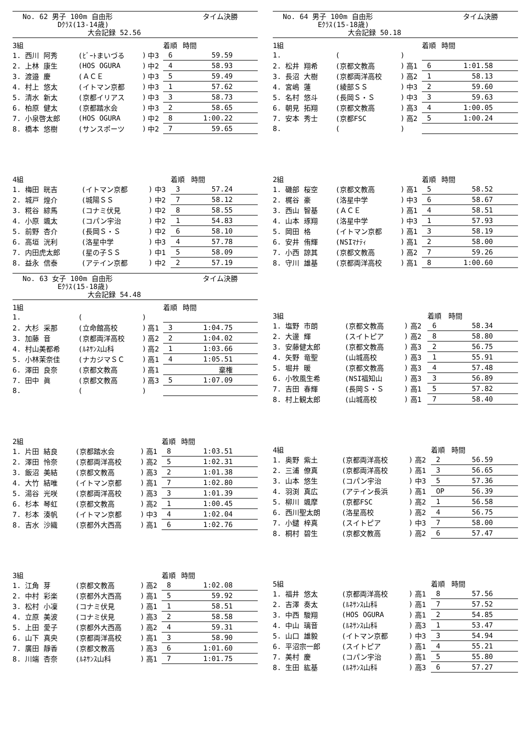No. 62 男子 100m 自由形 タイム決勝
Dｸﾗｽ(13-14歳)
大会記録 52.56
| 3組 | | | | 着順 | 時間 |
| --- | --- | --- | --- | --- | --- |
| 1. 西川 阿秀 | (ﾋﾞｰﾄまいづる | ) | 中3 | 6 | 59.59 |
| 2. 上林 康生 | (HOS OGURA | ) | 中2 | 4 | 58.93 |
| 3. 渡邉 慶 | (ＡＣＥ | ) | 中3 | 5 | 59.49 |
| 4. 村上 悠太 | (イトマン京都 | ) | 中3 | 1 | 57.62 |
| 5. 清水 新太 | (京都イリアス | ) | 中3 | 3 | 58.73 |
| 6. 柏原 健太 | (京都踏水会 | ) | 中3 | 2 | 58.65 |
| 7. 小泉啓太郎 | (HOS OGURA | ) | 中2 | 8 | 1:00.22 |
| 8. 橋本 悠樹 | (サンスポーツ | ) | 中2 | 7 | 59.65 |
| 4組 | | | | 着順 | 時間 |
| --- | --- | --- | --- | --- | --- |
| 1. 梅田 晄吉 | (イトマン京都 | ) | 中3 | 3 | 57.24 |
| 2. 城戸 煌介 | (城陽ＳＳ | ) | 中2 | 7 | 58.12 |
| 3. 糀谷 綜馬 | (コナミ伏見 | ) | 中2 | 8 | 58.55 |
| 4. 小原 颯太 | (コパン宇治 | ) | 中2 | 1 | 54.83 |
| 5. 前野 杏介 | (長岡Ｓ・Ｓ | ) | 中2 | 6 | 58.10 |
| 6. 高垣 洸利 | (洛星中学 | ) | 中3 | 4 | 57.78 |
| 7. 内田虎太郎 | (星の子ＳＳ | ) | 中1 | 5 | 58.09 |
| 8. 益永 信泰 | (アテイン京都 | ) | 中2 | 2 | 57.19 |
No. 63 女子 100m 自由形 タイム決勝
Eｸﾗｽ(15-18歳)
大会記録 54.48
| 1組 | | | | 着順 | 時間 |
| --- | --- | --- | --- | --- | --- |
| 1. | ( | ) | | | |
| 2. 大杉 采那 | (立命館高校 | ) | 高1 | 3 | 1:04.75 |
| 3. 加藤 音 | (京都両洋高校 | ) | 高2 | 2 | 1:04.02 |
| 4. 村山美都希 | (ﾙﾈｻﾝｽ山科 | ) | 高2 | 1 | 1:03.66 |
| 5. 小林茉奈佳 | (ナカジマＳＣ | ) | 高1 | 4 | 1:05.51 |
| 6. 澤田 良奈 | (京都文教高 | ) | 高1 | | 棄権 |
| 7. 田中 眞 | (京都文教高 | ) | 高3 | 5 | 1:07.09 |
| 8. | ( | ) | | | |
| 2組 | | | | 着順 | 時間 |
| --- | --- | --- | --- | --- | --- |
| 1. 片田 結良 | (京都踏水会 | ) | 高1 | 8 | 1:03.51 |
| 2. 澤田 怜奈 | (京都両洋高校 | ) | 高2 | 5 | 1:02.31 |
| 3. 飯沼 美結 | (京都文教高 | ) | 高3 | 2 | 1:01.38 |
| 4. 大竹 結唯 | (イトマン京都 | ) | 高1 | 7 | 1:02.80 |
| 5. 湯谷 光咲 | (京都両洋高校 | ) | 高3 | 3 | 1:01.39 |
| 6. 杉本 琴虹 | (京都文教高 | ) | 高2 | 1 | 1:00.45 |
| 7. 杉本 湊帆 | (イトマン京都 | ) | 中3 | 4 | 1:02.04 |
| 8. 吉水 沙織 | (京都外大西高 | ) | 高1 | 6 | 1:02.76 |
| 3組 | | | | 着順 | 時間 |
| --- | --- | --- | --- | --- | --- |
| 1. 江角 芽 | (京都文教高 | ) | 高2 | 8 | 1:02.08 |
| 2. 中村 彩楽 | (京都外大西高 | ) | 高1 | 5 | 59.92 |
| 3. 松村 小凜 | (コナミ伏見 | ) | 高1 | 1 | 58.51 |
| 4. 立原 美波 | (コナミ伏見 | ) | 高3 | 2 | 58.58 |
| 5. 上田 愛子 | (京都外大西高 | ) | 高2 | 4 | 59.31 |
| 6. 山下 真央 | (京都両洋高校 | ) | 高1 | 3 | 58.90 |
| 7. 廣田 靜香 | (京都文教高 | ) | 高3 | 6 | 1:01.60 |
| 8. 川端 杏奈 | (ﾙﾈｻﾝｽ山科 | ) | 高1 | 7 | 1:01.75 |
No. 64 男子 100m 自由形 タイム決勝
Eｸﾗｽ(15-18歳)
大会記録 50.18
| 1組 | | | | 着順 | 時間 |
| --- | --- | --- | --- | --- | --- |
| 1. | ( | ) | | | |
| 2. 松井 翔希 | (京都文教高 | ) | 高1 | 6 | 1:01.58 |
| 3. 長沼 大樹 | (京都両洋高校 | ) | 高2 | 1 | 58.13 |
| 4. 宮嶋 蓮 | (綾部ＳＳ | ) | 中3 | 2 | 59.60 |
| 5. 名村 悠斗 | (長岡Ｓ・Ｓ | ) | 中3 | 3 | 59.63 |
| 6. 朝見 拓翔 | (京都文教高 | ) | 高3 | 4 | 1:00.05 |
| 7. 安本 秀士 | (京都FSC | ) | 高2 | 5 | 1:00.24 |
| 8. | ( | ) | | | |
| 2組 | | | | 着順 | 時間 |
| --- | --- | --- | --- | --- | --- |
| 1. 磯部 桜空 | (京都文教高 | ) | 高1 | 5 | 58.52 |
| 2. 梶谷 豪 | (洛星中学 | ) | 中3 | 6 | 58.67 |
| 3. 西山 智基 | (ＡＣＥ | ) | 高1 | 4 | 58.51 |
| 4. 山本 琢翔 | (洛星中学 | ) | 中3 | 1 | 57.93 |
| 5. 岡田 格 | (イトマン京都 | ) | 高1 | 3 | 58.19 |
| 6. 安井 侑輝 | (NSIﾏﾅﾃｨ | ) | 高1 | 2 | 58.00 |
| 7. 小西 諒其 | (京都文教高 | ) | 高2 | 7 | 59.26 |
| 8. 守川 雄基 | (京都両洋高校 | ) | 高1 | 8 | 1:00.60 |
| 3組 | | | | 着順 | 時間 |
| --- | --- | --- | --- | --- | --- |
| 1. 塩野 市朗 | (京都文教高 | ) | 高2 | 6 | 58.34 |
| 2. 大邊 輝 | (スイトピア | ) | 高2 | 8 | 58.80 |
| 3. 安藤健太郎 | (京都文教高 | ) | 高3 | 2 | 56.75 |
| 4. 矢野 竜聖 | (山城高校 | ) | 高3 | 1 | 55.91 |
| 5. 堀井 暖 | (京都文教高 | ) | 高3 | 4 | 57.48 |
| 6. 小牧風生希 | (NSI福知山 | ) | 高3 | 3 | 56.89 |
| 7. 吉田 春輝 | (長岡Ｓ・Ｓ | ) | 高1 | 5 | 57.82 |
| 8. 村上観太郎 | (山城高校 | ) | 高1 | 7 | 58.40 |
| 4組 | | | | 着順 | 時間 |
| --- | --- | --- | --- | --- | --- |
| 1. 奥野 紫土 | (京都両洋高校 | ) | 高2 | 2 | 56.59 |
| 2. 三浦 僚真 | (京都両洋高校 | ) | 高1 | 3 | 56.65 |
| 3. 山本 悠生 | (コパン宇治 | ) | 中3 | 5 | 57.36 |
| 4. 羽渕 真広 | (アテイン長浜 | ) | 高1 | OP | 56.39 |
| 5. 柳川 颯摩 | (京都FSC | ) | 高2 | 1 | 56.58 |
| 6. 西川聖太朗 | (洛星高校 | ) | 高2 | 4 | 56.75 |
| 7. 小鑓 梓真 | (スイトピア | ) | 中3 | 7 | 58.00 |
| 8. 桐村 碧生 | (京都文教高 | ) | 高2 | 6 | 57.47 |
| 5組 | | | | 着順 | 時間 |
| --- | --- | --- | --- | --- | --- |
| 1. 福井 悠太 | (京都両洋高校 | ) | 高1 | 8 | 57.56 |
| 2. 吉澤 奏太 | (ﾙﾈｻﾝｽ山科 | ) | 高1 | 7 | 57.52 |
| 3. 中西 駿翔 | (HOS OGURA | ) | 高1 | 2 | 54.85 |
| 4. 中山 璃音 | (ﾙﾈｻﾝｽ山科 | ) | 高3 | 1 | 53.47 |
| 5. 山口 雄毅 | (イトマン京都 | ) | 中3 | 3 | 54.94 |
| 6. 平沼宗一郎 | (スイトピア | ) | 高1 | 4 | 55.21 |
| 7. 美村 慶 | (コパン宇治 | ) | 高1 | 5 | 55.80 |
| 8. 生田 紘基 | (ﾙﾈｻﾝｽ山科 | ) | 高3 | 6 | 57.27 |